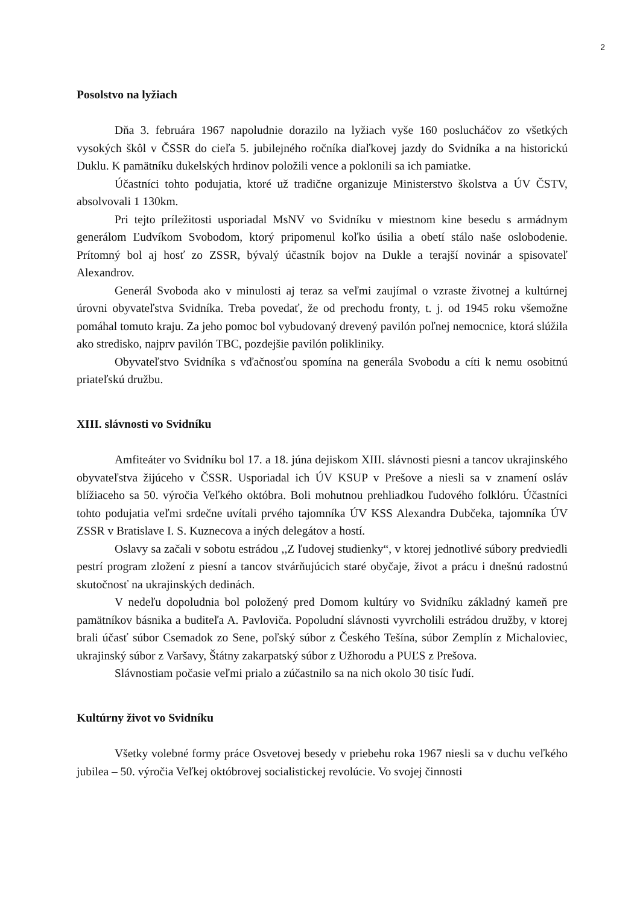2
Posolstvo na lyžiach
Dňa 3. februára 1967 napoludnie dorazilo na lyžiach vyše 160 poslucháčov zo všetkých vysokých škôl v ČSSR do cieľa 5. jubilejného ročníka diaľkovej jazdy do Svidníka a na historickú Duklu. K pamätníku dukelských hrdinov položili vence a poklonili sa ich pamiatke.
Účastníci tohto podujatia, ktoré už tradične organizuje Ministerstvo školstva a ÚV ČSTV, absolvovali 1 130km.
Pri tejto príležitosti usporiadal MsNV vo Svidníku v miestnom kine besedu s armádnym generálom Ľudvíkom Svobodom, ktorý pripomenul koľko úsilia a obetí stálo naše oslobodenie. Prítomný bol aj hosť zo ZSSR, bývalý účastník bojov na Dukle a terajší novinár a spisovateľ Alexandrov.
Generál Svoboda ako v minulosti aj teraz sa veľmi zaujímal o vzraste životnej a kultúrnej úrovni obyvateľstva Svidníka. Treba povedať, že od prechodu fronty, t. j. od 1945 roku všemožne pomáhal tomuto kraju. Za jeho pomoc bol vybudovaný drevený pavilón poľnej nemocnice, ktorá slúžila ako stredisko, najprv pavilón TBC, pozdejšie pavilón polikliniky.
Obyvateľstvo Svidníka s vďačnosťou spomína na generála Svobodu a cíti k nemu osobitnú priateľskú družbu.
XIII. slávnosti vo Svidníku
Amfiteáter vo Svidníku bol 17. a 18. júna dejiskom XIII. slávnosti piesni a tancov ukrajinského obyvateľstva žijúceho v ČSSR. Usporiadal ich ÚV KSUP v Prešove a niesli sa v znamení osláv blížiaceho sa 50. výročia Veľkého októbra. Boli mohutnou prehliadkou ľudového folklóru. Účastníci tohto podujatia veľmi srdečne uvítali prvého tajomníka ÚV KSS Alexandra Dubčeka, tajomníka ÚV ZSSR v Bratislave I. S. Kuznecova a iných delegátov a hostí.
Oslavy sa začali v sobotu estrádou ,,Z ľudovej studienky“, v ktorej jednotlivé súbory predviedli pestrí program zložení z piesní a tancov stvárňujúcich staré obyčaje, život a prácu i dnešnú radostnú skutočnosť na ukrajinských dedinách.
V nedeľu dopoludnia bol položený pred Domom kultúry vo Svidníku základný kameň pre pamätníkov básnika a buditeľa A. Pavloviča. Popoludní slávnosti vyvrcholili estrádou družby, v ktorej brali účasť súbor Csemadok zo Sene, poľský súbor z Českého Tešína, súbor Zemplín z Michaloviec, ukrajinský súbor z Varšavy, Štátny zakarpatský súbor z Užhorodu a PUĽS z Prešova.
Slávnostiam počasie veľmi prialo a zúčastnilo sa na nich okolo 30 tisíc ľudí.
Kultúrny život vo Svidníku
Všetky volebné formy práce Osvetovej besedy v priebehu roka 1967 niesli sa v duchu veľkého jubilea – 50. výročia Veľkej októbrovej socialistickej revolúcie. Vo svojej činnosti